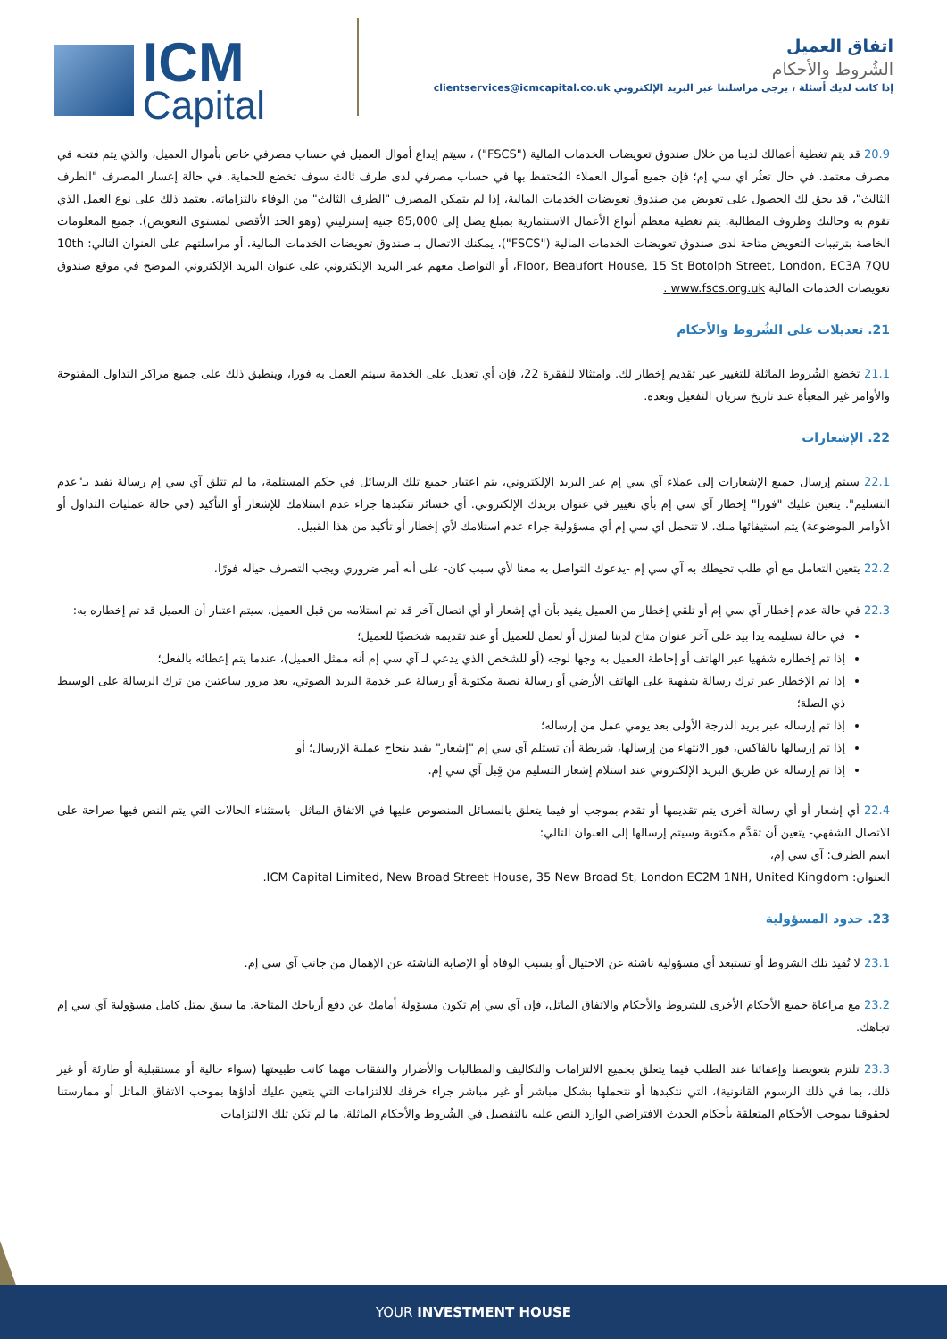ICM
Capital
اتفاق العميل
الشُروط والأحكام
إذا كانت لديك أسئلة ، يرجى مراسلتنا عبر البريد الإلكتروني clientservices@icmcapital.co.uk
20.9 قد يتم تغطية أعمالك لدينا من خلال صندوق تعويضات الخدمات المالية ("FSCS") ، سيتم إيداع أموال العميل في حساب مصرفي خاص بأموال العميل، والذي يتم فتحه في مصرف معتمد. في حال تعثُر آي سي إم؛ فإن جميع أموال العملاء المُحتفظ بها في حساب مصرفي لدى طرف ثالث سوف تخضع للحماية. في حالة إعسار المصرف "الطرف الثالث"، قد يحق لك الحصول على تعويض من صندوق تعويضات الخدمات المالية، إذا لم يتمكن المصرف "الطرف الثالث" من الوفاء بالتزاماته. يعتمد ذلك على نوع العمل الذي تقوم به وحالتك وظروف المطالبة. يتم تغطية معظم أنواع الأعمال الاستثمارية بمبلغ يصل إلى 85,000 جنيه إسترليني (وهو الحد الأقصى لمستوى التعويض). جميع المعلومات الخاصة بترتيبات التعويض متاحة لدى صندوق تعويضات الخدمات المالية ("FSCS")، يمكنك الاتصال بـ صندوق تعويضات الخدمات المالية، أو مراسلتهم على العنوان التالي: 10th Floor, Beaufort House, 15 St Botolph Street, London, EC3A 7QU، أو التواصل معهم عبر البريد الإلكتروني على عنوان البريد الإلكتروني الموضح في موقع صندوق تعويضات الخدمات المالية www.fscs.org.uk .
21. تعديلات على الشُروط والأحكام
21.1 تخضع الشُروط الماثلة للتغيير عبر تقديم إخطار لك. وامتثالا للفقرة 22، فإن أي تعديل على الخدمة سيتم العمل به فورا، وينطبق ذلك على جميع مراكز التداول المفتوحة والأوامر غير المعبأة عند تاريخ سريان التفعيل وبعده.
22. الإشعارات
22.1 سيتم إرسال جميع الإشعارات إلى عملاء آي سي إم عبر البريد الإلكتروني، يتم اعتبار جميع تلك الرسائل في حكم المستلمة، ما لم تتلق آي سي إم رسالة تفيد بـ"عدم التسليم". يتعين عليك "فورا" إخطار آي سي إم بأي تغيير في عنوان بريدك الإلكتروني. أي خسائر تتكبدها جراء عدم استلامك للإشعار أو التأكيد (في حالة عمليات التداول أو الأوامر الموضوعة) يتم استيفائها منك. لا تتحمل آي سي إم أي مسؤولية جراء عدم استلامك لأي إخطار أو تأكيد من هذا القبيل.
22.2 يتعين التعامل مع أي طلب تحيطك به آي سي إم -يدعوك التواصل به معنا لأي سبب كان- على أنه أمر ضروري ويجب التصرف حياله فورًا.
22.3 في حالة عدم إخطار آي سي إم أو تلقي إخطار من العميل يفيد بأن أي إشعار أو أي اتصال آخر قد تم استلامه من قبل العميل، سيتم اعتبار أن العميل قد تم إخطاره به:
في حالة تسليمه يدا بيد على آخر عنوان متاح لدينا لمنزل أو لعمل للعميل أو عند تقديمه شخصيًا للعميل؛
إذا تم إخطاره شفهيا عبر الهاتف أو إحاطة العميل به وجها لوجه (أو للشخص الذي يدعي لـ آي سي إم أنه ممثل العميل)، عندما يتم إعطائه بالفعل؛
إذا تم الإخطار عبر ترك رسالة شفهية على الهاتف الأرضي أو رسالة نصية مكتوبة أو رسالة عبر خدمة البريد الصوتي، بعد مرور ساعتين من ترك الرسالة على الوسيط ذي الصلة؛
إذا تم إرساله عبر بريد الدرجة الأولى بعد يومي عمل من إرساله؛
إذا تم إرسالها بالفاكس، فور الانتهاء من إرسالها، شريطة أن تستلم آي سي إم "إشعار" يفيد بنجاح عملية الإرسال؛ أو
إذا تم إرساله عن طريق البريد الإلكتروني عند استلام إشعار التسليم من قِبل آي سي إم.
22.4 أي إشعار أو أي رسالة أخرى يتم تقديمها أو تقدم بموجب أو فيما يتعلق بالمسائل المنصوص عليها في الاتفاق الماثل- باستثناء الحالات التي يتم النص فيها صراحة على الاتصال الشفهي- يتعين أن تقدَّم مكتوبة وسيتم إرسالها إلى العنوان التالي:
اسم الطرف: آي سي إم،
العنوان: ICM Capital Limited, New Broad Street House, 35 New Broad St, London EC2M 1NH, United Kingdom.
23. حدود المسؤولية
23.1 لا تُقيد تلك الشروط أو تستبعد أي مسؤولية ناشئة عن الاحتيال أو بسبب الوفاة أو الإصابة الناشئة عن الإهمال من جانب آي سي إم.
23.2 مع مراعاة جميع الأحكام الأخرى للشروط والأحكام والاتفاق الماثل، فإن آي سي إم تكون مسؤولة أمامك عن دفع أرباحك المتاحة. ما سبق يمثل كامل مسؤولية آي سي إم تجاهك.
23.3 تلتزم بتعويضنا وإعفائنا عند الطلب فيما يتعلق بجميع الالتزامات والتكاليف والمطالبات والأضرار والنفقات مهما كانت طبيعتها (سواء حالية أو مستقبلية أو طارئة أو غير ذلك، بما في ذلك الرسوم القانونية)، التي نتكبدها أو نتحملها بشكل مباشر أو غير مباشر جراء خرقك للالتزامات التي يتعين عليك أداؤها بموجب الاتفاق الماثل أو ممارستنا لحقوقنا بموجب الأحكام المتعلقة بأحكام الحدث الافتراضي الوارد النص عليه بالتفصيل في الشُروط والأحكام الماثلة، ما لم تكن تلك الالتزامات
YOUR INVESTMENT HOUSE